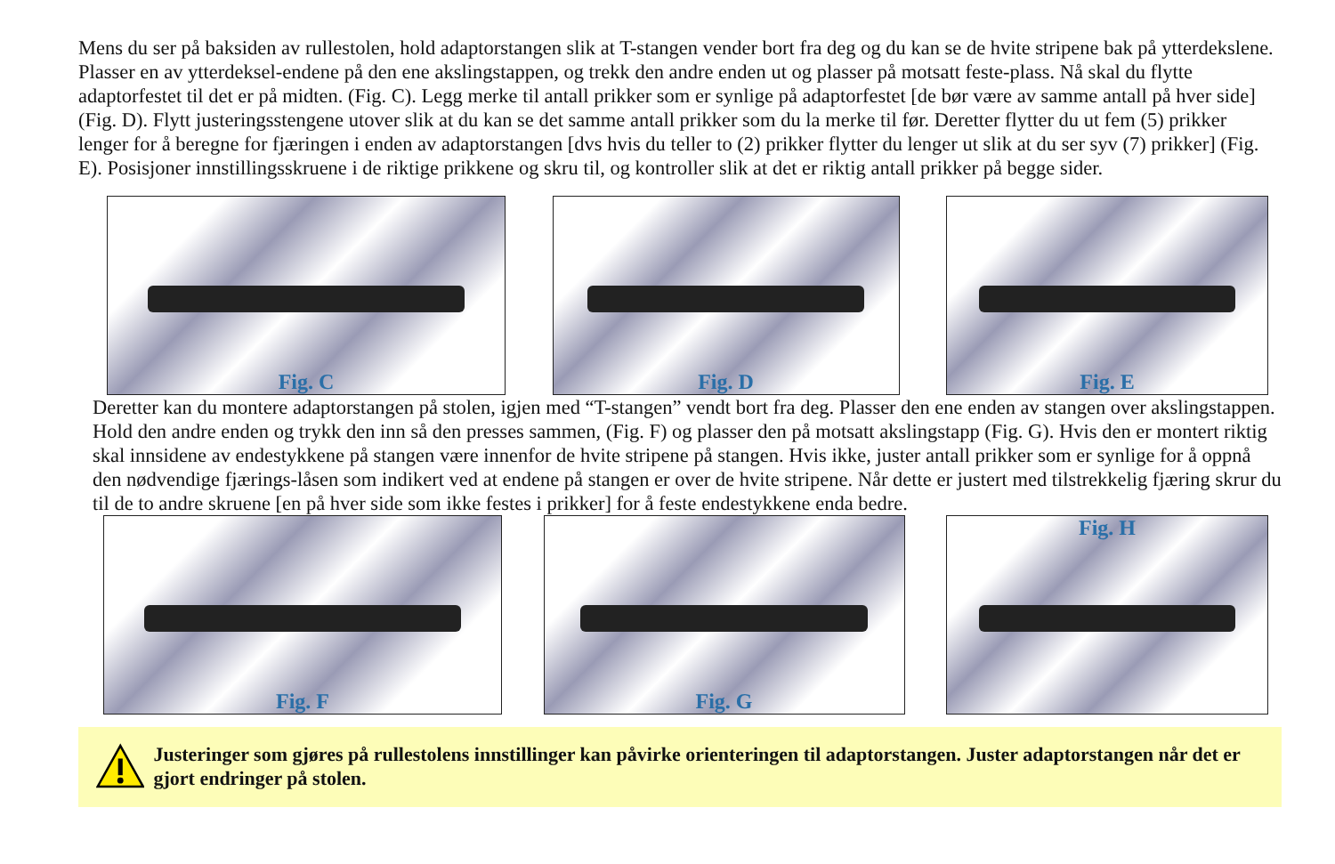Mens du ser på baksiden av rullestolen, hold adaptorstangen slik at T-stangen vender bort fra deg og du kan se de hvite stripene bak på ytterdekslene. Plasser en av ytterdeksel-endene på den ene akslingstappen, og trekk den andre enden ut og plasser på motsatt feste-plass. Nå skal du flytte adaptorfestet til det er på midten. (Fig. C). Legg merke til antall prikker som er synlige på adaptorfestet [de bør være av samme antall på hver side] (Fig. D). Flytt justeringsstengene utover slik at du kan se det samme antall prikker som du la merke til før. Deretter flytter du ut fem (5) prikker lenger for å beregne for fjæringen i enden av adaptorstangen [dvs hvis du teller to (2) prikker flytter du lenger ut slik at du ser syv (7) prikker] (Fig. E). Posisjoner innstillingsskruene i de riktige prikkene og skru til, og kontroller slik at det er riktig antall prikker på begge sider.
Fig. C Fig. D Fig. E
Deretter kan du montere adaptorstangen på stolen, igjen med “T-stangen” vendt bort fra deg. Plasser den ene enden av stangen over akslingstappen. Hold den andre enden og trykk den inn så den presses sammen, (Fig. F) og plasser den på motsatt akslingstapp (Fig. G). Hvis den er montert riktig skal innsidene av endestykkene på stangen være innenfor de hvite stripene på stangen. Hvis ikke, juster antall prikker som er synlige for å oppnå den nødvendige fjærings-låsen som indikert ved at endene på stangen er over de hvite stripene. Når dette er justert med tilstrekkelig fjæring skrur du til de to andre skruene [en på hver side som ikke festes i prikker] for å feste endestykkene enda bedre.
Fig. F Fig. G Fig. H
Justeringer som gjøres på rullestolens innstillinger kan påvirke orienteringen til adaptorstangen. Juster adaptorstangen når det er gjort endringer på stolen.